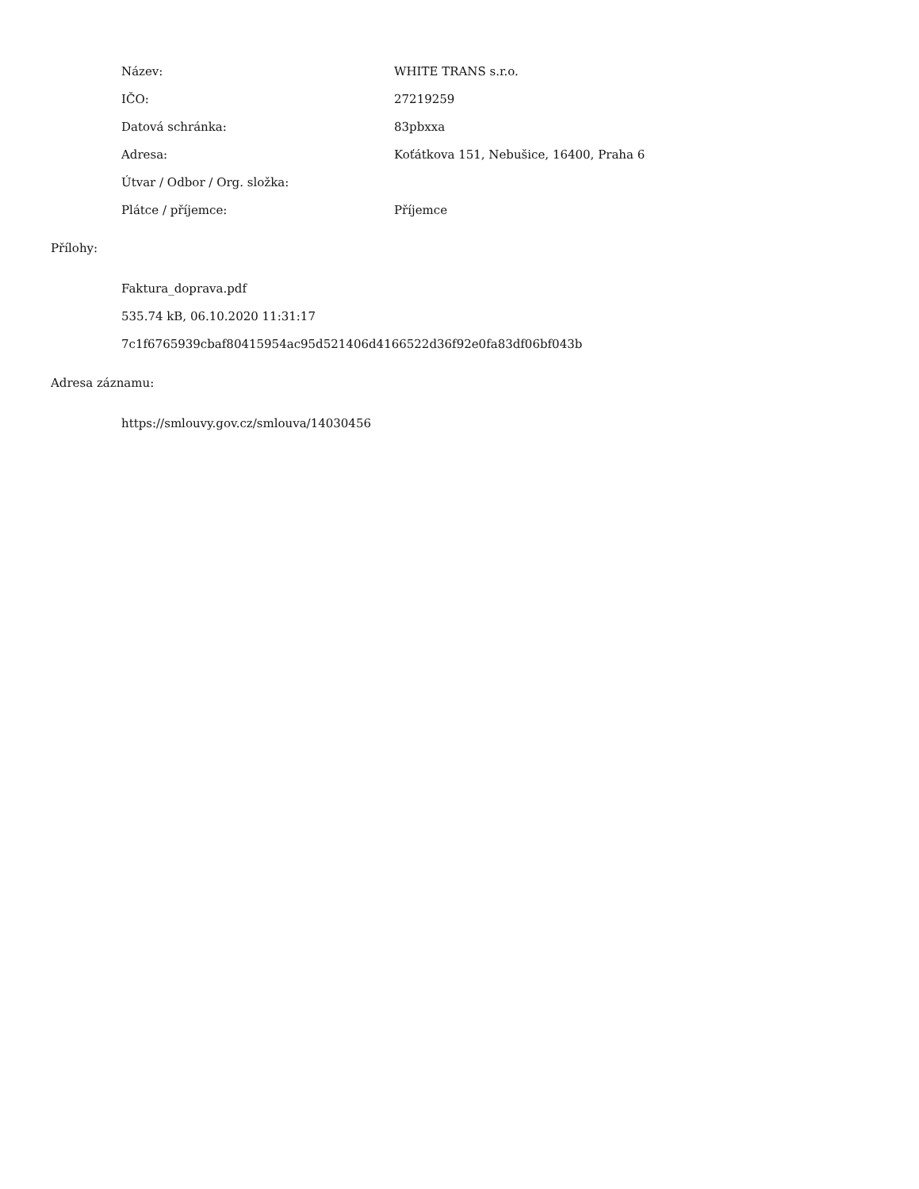| Název: | WHITE TRANS s.r.o. |
| IČO: | 27219259 |
| Datová schránka: | 83pbxxa |
| Adresa: | Koťátkova 151, Nebušice, 16400, Praha 6 |
| Útvar / Odbor / Org. složka: | |
| Plátce / příjemce: | Příjemce |
Přílohy:
Faktura_doprava.pdf
535.74 kB, 06.10.2020 11:31:17
7c1f6765939cbaf80415954ac95d521406d4166522d36f92e0fa83df06bf043b
Adresa záznamu:
https://smlouvy.gov.cz/smlouva/14030456